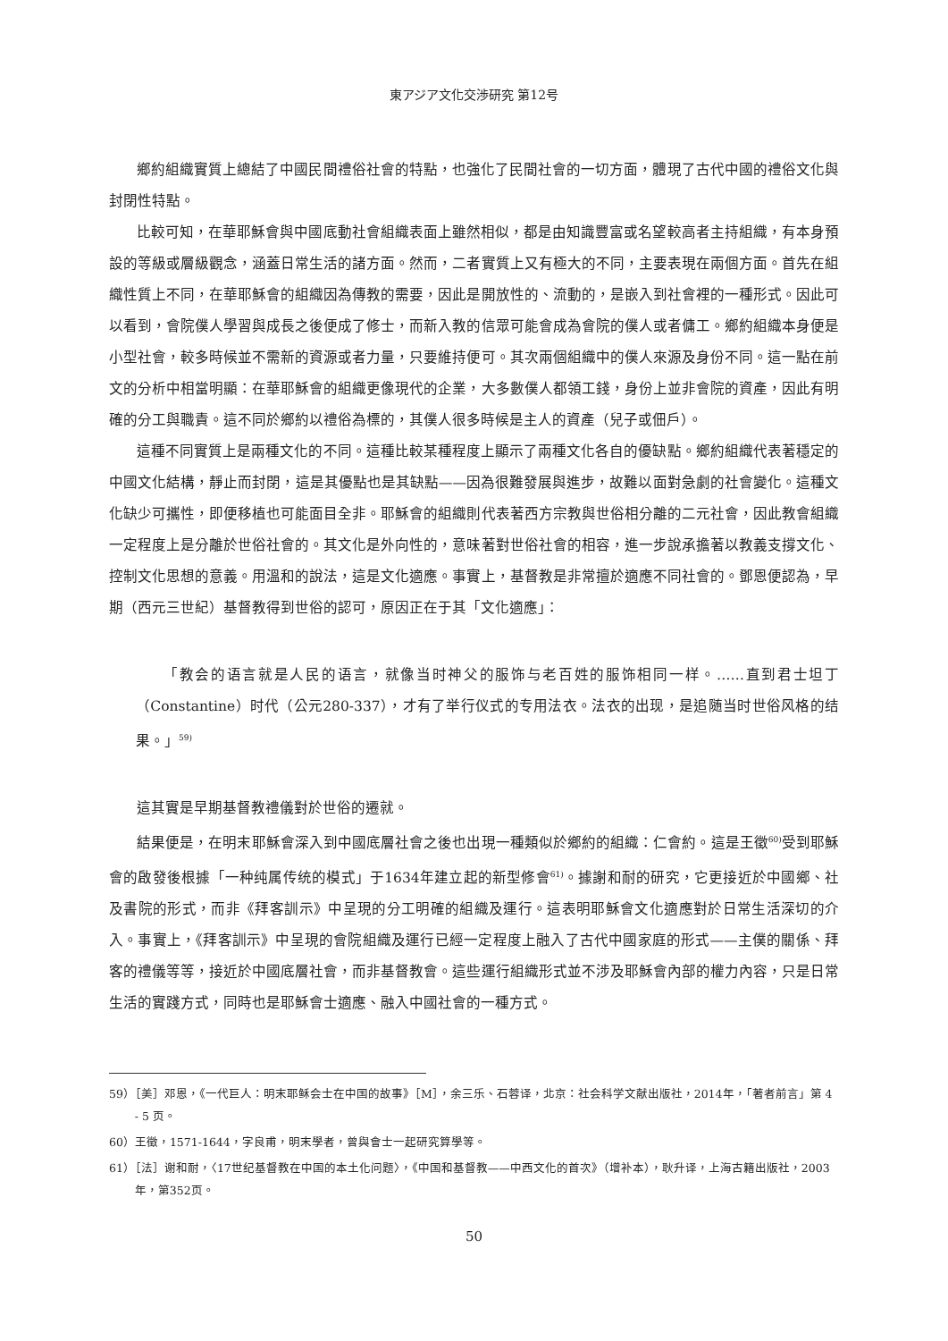東アジア文化交渉研究 第12号
鄉約組織實質上總結了中國民間禮俗社會的特點，也強化了民間社會的一切方面，體現了古代中國的禮俗文化與封閉性特點。
比較可知，在華耶穌會與中國底動社會組織表面上雖然相似，都是由知識豐富或名望較高者主持組織，有本身預設的等級或層級觀念，涵蓋日常生活的諸方面。然而，二者實質上又有極大的不同，主要表現在兩個方面。首先在組織性質上不同，在華耶穌會的組織因為傳教的需要，因此是開放性的、流動的，是嵌入到社會裡的一種形式。因此可以看到，會院僕人學習與成長之後便成了修士，而新入教的信眾可能會成為會院的僕人或者傭工。鄉約組織本身便是小型社會，較多時候並不需新的資源或者力量，只要維持便可。其次兩個組織中的僕人來源及身份不同。這一點在前文的分析中相當明顯：在華耶穌會的組織更像現代的企業，大多數僕人都領工錢，身份上並非會院的資產，因此有明確的分工與職責。這不同於鄉約以禮俗為標的，其僕人很多時候是主人的資產（兒子或佃戶）。
這種不同實質上是兩種文化的不同。這種比較某種程度上顯示了兩種文化各自的優缺點。鄉約組織代表著穩定的中國文化結構，靜止而封閉，這是其優點也是其缺點——因為很難發展與進步，故難以面對急劇的社會變化。這種文化缺少可攜性，即便移植也可能面目全非。耶穌會的組織則代表著西方宗教與世俗相分離的二元社會，因此教會組織一定程度上是分離於世俗社會的。其文化是外向性的，意味著對世俗社會的相容，進一步說承擔著以教義支撐文化、控制文化思想的意義。用溫和的說法，這是文化適應。事實上，基督教是非常擅於適應不同社會的。鄧恩便認為，早期（西元三世紀）基督教得到世俗的認可，原因正在于其「文化適應」：
「教会的语言就是人民的语言，就像当时神父的服饰与老百姓的服饰相同一样。……直到君士坦丁（Constantine）时代（公元280-337），才有了举行仪式的专用法衣。法衣的出现，是追随当时世俗风格的结果。」<sup>59)</sup>
這其實是早期基督教禮儀對於世俗的遷就。
結果便是，在明末耶穌會深入到中國底層社會之後也出現一種類似於鄉約的組織：仁會約。這是王徵<sup>60)</sup>受到耶穌會的啟發後根據「一种纯属传统的模式」于1634年建立起的新型修會<sup>61)</sup>。據謝和耐的研究，它更接近於中國鄉、社及書院的形式，而非《拜客訓示》中呈現的分工明確的組織及運行。這表明耶穌會文化適應對於日常生活深切的介入。事實上，《拜客訓示》中呈現的會院組織及運行已經一定程度上融入了古代中國家庭的形式——主僕的關係、拜客的禮儀等等，接近於中國底層社會，而非基督教會。這些運行組織形式並不涉及耶穌會內部的權力內容，只是日常生活的實踐方式，同時也是耶穌會士適應、融入中國社會的一種方式。
59）［美］邓恩，《一代巨人：明末耶稣会士在中国的故事》［M］，余三乐、石蓉译，北京：社会科学文献出版社，2014年，「著者前言」第 4 - 5 页。
60）王徵，1571-1644，字良甫，明末學者，曾與會士一起研究算學等。
61）［法］谢和耐，〈17世纪基督教在中国的本土化问题〉，《中国和基督教——中西文化的首次》（增补本），耿升译，上海古籍出版社，2003年，第352页。
50